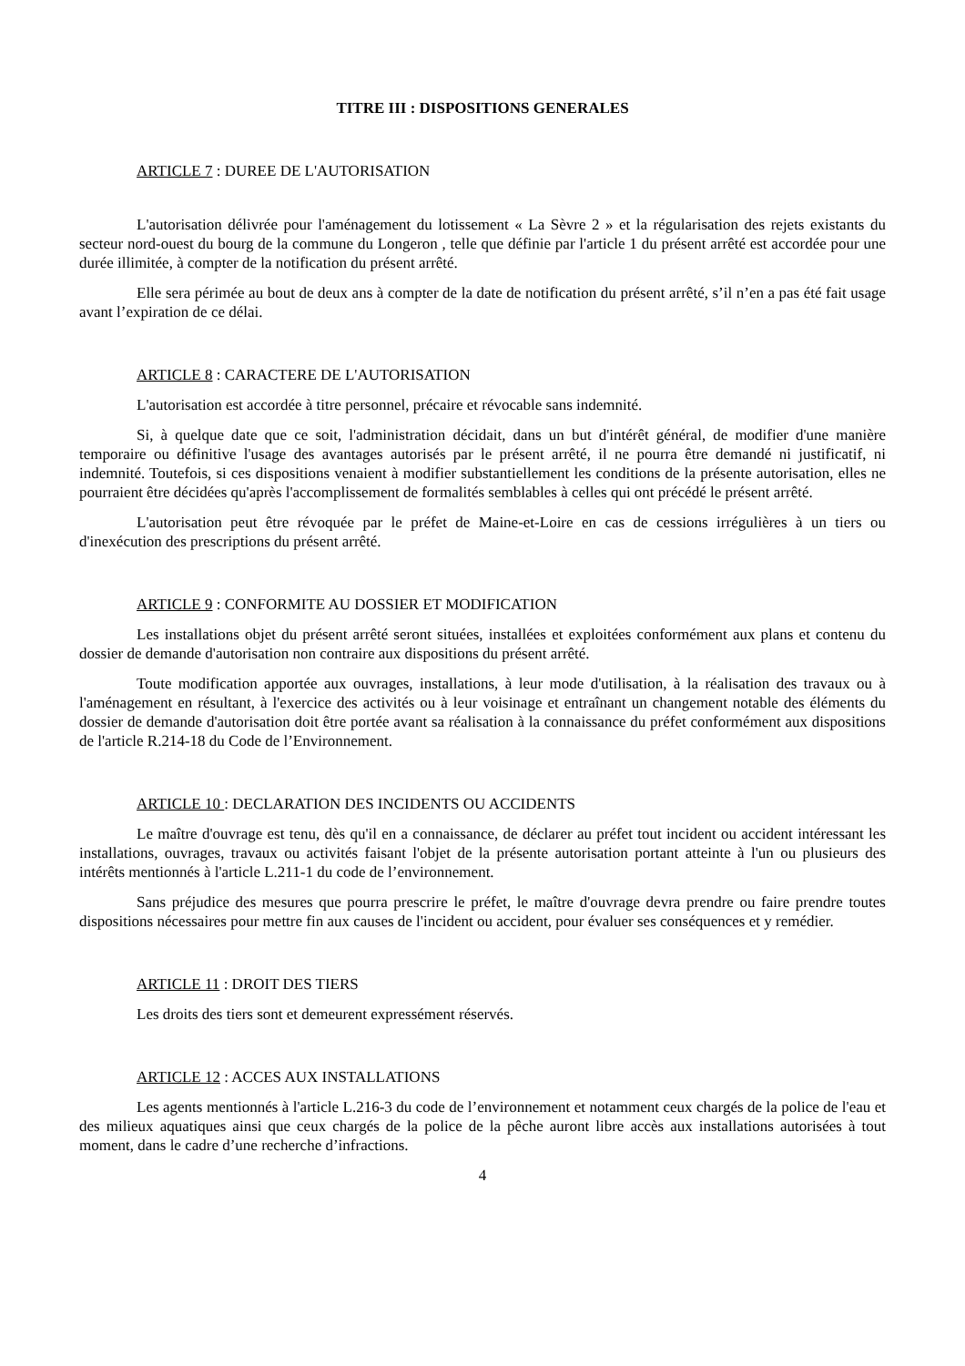TITRE III : DISPOSITIONS GENERALES
ARTICLE 7 : DUREE DE L'AUTORISATION
L'autorisation délivrée pour l'aménagement du lotissement « La Sèvre 2 » et la régularisation des rejets existants du secteur nord-ouest du bourg de la commune du Longeron , telle que définie par l'article 1 du présent arrêté est accordée pour une durée illimitée, à compter de la notification du présent arrêté.
Elle sera périmée au bout de deux ans à compter de la date de notification du présent arrêté, s’il n’en a pas été fait usage avant l’expiration de ce délai.
ARTICLE 8 : CARACTERE DE L'AUTORISATION
L'autorisation est accordée à titre personnel, précaire et révocable sans indemnité.
Si, à quelque date que ce soit, l'administration décidait, dans un but d'intérêt général, de modifier d'une manière temporaire ou définitive l'usage des avantages autorisés par le présent arrêté, il ne pourra être demandé ni justificatif, ni indemnité. Toutefois, si ces dispositions venaient à modifier substantiellement les conditions de la présente autorisation, elles ne pourraient être décidées qu'après l'accomplissement de formalités semblables à celles qui ont précédé le présent arrêté.
L'autorisation peut être révoquée par le préfet de Maine-et-Loire en cas de cessions irrégulières à un tiers ou d'inexécution des prescriptions du présent arrêté.
ARTICLE 9 : CONFORMITE AU DOSSIER ET MODIFICATION
Les installations objet du présent arrêté seront situées, installées et exploitées conformément aux plans et contenu du dossier de demande d'autorisation non contraire aux dispositions du présent arrêté.
Toute modification apportée aux ouvrages, installations, à leur mode d'utilisation, à la réalisation des travaux ou à l'aménagement en résultant, à l'exercice des activités ou à leur voisinage et entraînant un changement notable des éléments du dossier de demande d'autorisation doit être portée avant sa réalisation à la connaissance du préfet conformément aux dispositions de l'article R.214-18 du Code de l’Environnement.
ARTICLE 10 : DECLARATION DES INCIDENTS OU ACCIDENTS
Le maître d'ouvrage est tenu, dès qu'il en a connaissance, de déclarer au préfet tout incident ou accident intéressant les installations, ouvrages, travaux ou activités faisant l'objet de la présente autorisation portant atteinte à l'un ou plusieurs des intérêts mentionnés à l'article L.211-1 du code de l’environnement.
Sans préjudice des mesures que pourra prescrire le préfet, le maître d'ouvrage devra prendre ou faire prendre toutes dispositions nécessaires pour mettre fin aux causes de l'incident ou accident, pour évaluer ses conséquences et y remédier.
ARTICLE 11 : DROIT DES TIERS
Les droits des tiers sont et demeurent expressément réservés.
ARTICLE 12 : ACCES AUX INSTALLATIONS
Les agents mentionnés à l'article L.216-3 du code de l’environnement et notamment ceux chargés de la police de l'eau et des milieux aquatiques ainsi que ceux chargés de la police de la pêche auront libre accès aux installations autorisées à tout moment, dans le cadre d’une recherche d’infractions.
4